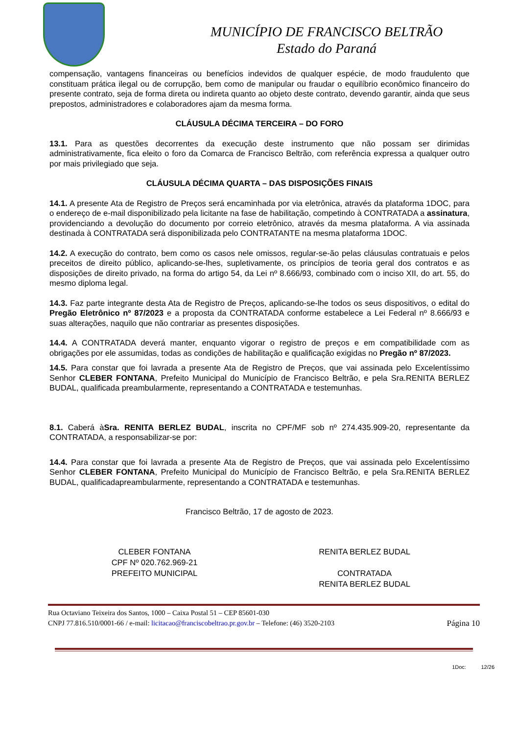MUNICÍPIO DE FRANCISCO BELTRÃO
Estado do Paraná
compensação, vantagens financeiras ou benefícios indevidos de qualquer espécie, de modo fraudulento que constituam prática ilegal ou de corrupção, bem como de manipular ou fraudar o equilíbrio econômico financeiro do presente contrato, seja de forma direta ou indireta quanto ao objeto deste contrato, devendo garantir, ainda que seus prepostos, administradores e colaboradores ajam da mesma forma.
CLÁUSULA DÉCIMA TERCEIRA – DO FORO
13.1. Para as questões decorrentes da execução deste instrumento que não possam ser dirimidas administrativamente, fica eleito o foro da Comarca de Francisco Beltrão, com referência expressa a qualquer outro por mais privilegiado que seja.
CLÁUSULA DÉCIMA QUARTA – DAS DISPOSIÇÕES FINAIS
14.1. A presente Ata de Registro de Preços será encaminhada por via eletrônica, através da plataforma 1DOC, para o endereço de e-mail disponibilizado pela licitante na fase de habilitação, competindo à CONTRATADA a assinatura, providenciando a devolução do documento por correio eletrônico, através da mesma plataforma. A via assinada destinada à CONTRATADA será disponibilizada pelo CONTRATANTE na mesma plataforma 1DOC.
14.2. A execução do contrato, bem como os casos nele omissos, regular-se-ão pelas cláusulas contratuais e pelos preceitos de direito público, aplicando-se-lhes, supletivamente, os princípios de teoria geral dos contratos e as disposições de direito privado, na forma do artigo 54, da Lei nº 8.666/93, combinado com o inciso XII, do art. 55, do mesmo diploma legal.
14.3. Faz parte integrante desta Ata de Registro de Preços, aplicando-se-lhe todos os seus dispositivos, o edital do Pregão Eletrônico nº 87/2023 e a proposta da CONTRATADA conforme estabelece a Lei Federal nº 8.666/93 e suas alterações, naquilo que não contrariar as presentes disposições.
14.4. A CONTRATADA deverá manter, enquanto vigorar o registro de preços e em compatibilidade com as obrigações por ele assumidas, todas as condições de habilitação e qualificação exigidas no Pregão nº 87/2023.
14.5. Para constar que foi lavrada a presente Ata de Registro de Preços, que vai assinada pelo Excelentíssimo Senhor CLEBER FONTANA, Prefeito Municipal do Município de Francisco Beltrão, e pela Sra.RENITA BERLEZ BUDAL, qualificada preambularmente, representando a CONTRATADA e testemunhas.
8.1. Caberá àSra. RENITA BERLEZ BUDAL, inscrita no CPF/MF sob nº 274.435.909-20, representante da CONTRATADA, a responsabilizar-se por:
14.4. Para constar que foi lavrada a presente Ata de Registro de Preços, que vai assinada pelo Excelentíssimo Senhor CLEBER FONTANA, Prefeito Municipal do Município de Francisco Beltrão, e pela Sra.RENITA BERLEZ BUDAL, qualificadapreambularmente, representando a CONTRATADA e testemunhas.
Francisco Beltrão, 17 de agosto de 2023.
CLEBER FONTANA
CPF Nº 020.762.969-21
PREFEITO MUNICIPAL
RENITA BERLEZ BUDAL
CONTRATADA
RENITA BERLEZ BUDAL
Rua Octaviano Teixeira dos Santos, 1000 – Caixa Postal 51 – CEP 85601-030
CNPJ 77.816.510/0001-66 / e-mail: licitacao@franciscobeltrao.pr.gov.br – Telefone: (46) 3520-2103 Página 10
1Doc: 12/26